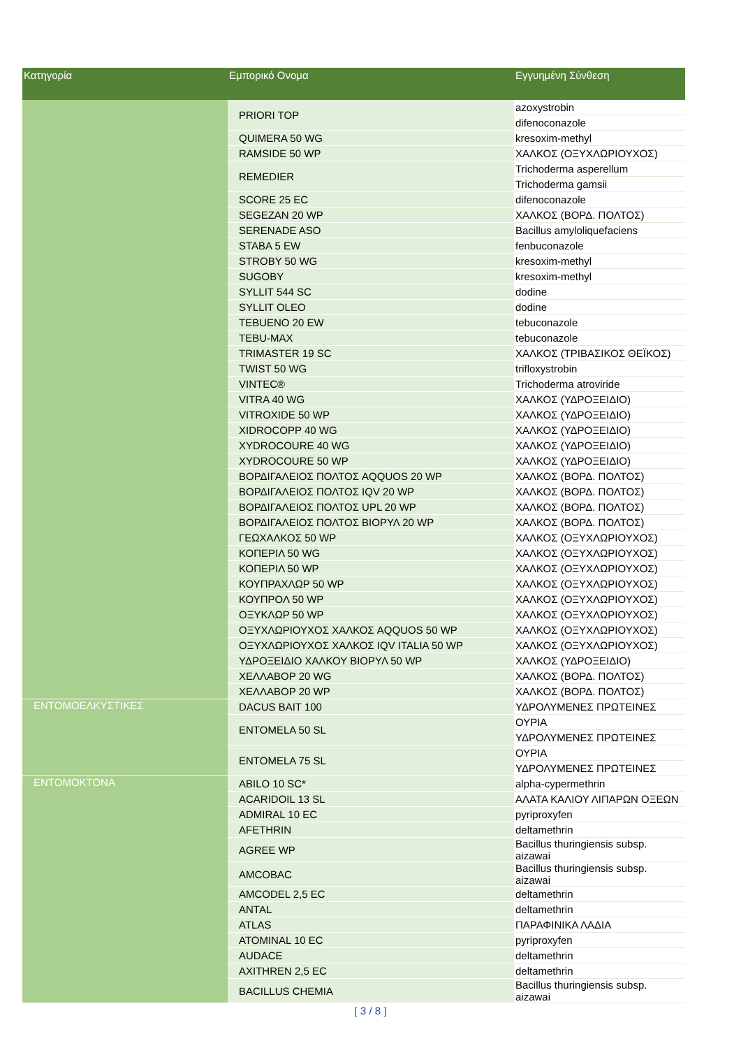| Κατηγορία | Εμπορικό Ονομα | Εγγυημένη Σύνθεση |
| --- | --- | --- |
| | PRIORI TOP | azoxystrobin |
| | | difenoconazole |
| | QUIMERA 50 WG | kresoxim-methyl |
| | RAMSIDE 50 WP | ΧΑΛΚΟΣ (ΟΞΥΧΛΩΡΙΟΥΧΟΣ) |
| | REMEDIER | Trichoderma asperellum |
| | | Trichoderma gamsii |
| | SCORE 25 EC | difenoconazole |
| | SEGEZAN 20 WP | ΧΑΛΚΟΣ (ΒΟΡΔ. ΠΟΛΤΟΣ) |
| | SERENADE ASO | Bacillus amyloliquefaciens |
| | STABA 5 EW | fenbuconazole |
| | STROBY 50 WG | kresoxim-methyl |
| | SUGOBY | kresoxim-methyl |
| | SYLLIT 544 SC | dodine |
| | SYLLIT OLEO | dodine |
| | TEBUENO 20 EW | tebuconazole |
| | TEBU-MAX | tebuconazole |
| | TRIMASTER 19 SC | ΧΑΛΚΟΣ (ΤΡΙΒΑΣΙΚΟΣ ΘΕΪΚΟΣ) |
| | TWIST 50 WG | trifloxystrobin |
| | VINTEC® | Trichoderma atroviride |
| | VITRA 40 WG | ΧΑΛΚΟΣ (ΥΔΡΟΞΕΙΔΙΟ) |
| | VITROXIDE 50 WP | ΧΑΛΚΟΣ (ΥΔΡΟΞΕΙΔΙΟ) |
| | XIDROCOPP 40 WG | ΧΑΛΚΟΣ (ΥΔΡΟΞΕΙΔΙΟ) |
| | XYDROCOURE 40 WG | ΧΑΛΚΟΣ (ΥΔΡΟΞΕΙΔΙΟ) |
| | XYDROCOURE 50 WP | ΧΑΛΚΟΣ (ΥΔΡΟΞΕΙΔΙΟ) |
| | ΒΟΡΔΙΓΑΛΕΙΟΣ ΠΟΛΤΟΣ AQQUOS 20 WP | ΧΑΛΚΟΣ (ΒΟΡΔ. ΠΟΛΤΟΣ) |
| | ΒΟΡΔΙΓΑΛΕΙΟΣ ΠΟΛΤΟΣ IQV 20 WP | ΧΑΛΚΟΣ (ΒΟΡΔ. ΠΟΛΤΟΣ) |
| | ΒΟΡΔΙΓΑΛΕΙΟΣ ΠΟΛΤΟΣ UPL 20 WP | ΧΑΛΚΟΣ (ΒΟΡΔ. ΠΟΛΤΟΣ) |
| | ΒΟΡΔΙΓΑΛΕΙΟΣ ΠΟΛΤΟΣ ΒΙΟΡΥΛ 20 WP | ΧΑΛΚΟΣ (ΒΟΡΔ. ΠΟΛΤΟΣ) |
| | ΓΕΩΧΑΛΚΟΣ 50 WP | ΧΑΛΚΟΣ (ΟΞΥΧΛΩΡΙΟΥΧΟΣ) |
| | ΚΟΠΕΡΙΛ 50 WG | ΧΑΛΚΟΣ (ΟΞΥΧΛΩΡΙΟΥΧΟΣ) |
| | ΚΟΠΕΡΙΛ 50 WP | ΧΑΛΚΟΣ (ΟΞΥΧΛΩΡΙΟΥΧΟΣ) |
| | ΚΟΥΠΡΑΧΛΩΡ 50 WP | ΧΑΛΚΟΣ (ΟΞΥΧΛΩΡΙΟΥΧΟΣ) |
| | ΚΟΥΠΡΟΛ 50 WP | ΧΑΛΚΟΣ (ΟΞΥΧΛΩΡΙΟΥΧΟΣ) |
| | ΟΞΥΚΛΩΡ 50 WP | ΧΑΛΚΟΣ (ΟΞΥΧΛΩΡΙΟΥΧΟΣ) |
| | ΟΞΥΧΛΩΡΙΟΥΧΟΣ ΧΑΛΚΟΣ AQQUOS 50 WP | ΧΑΛΚΟΣ (ΟΞΥΧΛΩΡΙΟΥΧΟΣ) |
| | ΟΞΥΧΛΩΡΙΟΥΧΟΣ ΧΑΛΚΟΣ IQV ITALIA 50 WP | ΧΑΛΚΟΣ (ΟΞΥΧΛΩΡΙΟΥΧΟΣ) |
| | ΥΔΡΟΞΕΙΔΙΟ ΧΑΛΚΟΥ ΒΙΟΡΥΛ 50 WP | ΧΑΛΚΟΣ (ΥΔΡΟΞΕΙΔΙΟ) |
| | ΧΕΛΛΑΒΟΡ 20 WG | ΧΑΛΚΟΣ (ΒΟΡΔ. ΠΟΛΤΟΣ) |
| | ΧΕΛΛΑΒΟΡ 20 WP | ΧΑΛΚΟΣ (ΒΟΡΔ. ΠΟΛΤΟΣ) |
| ΕΝΤΟΜΟΕΛΚΥΣΤΙΚΕΣ | DACUS BAIT 100 | ΥΔΡΟΛΥΜΕΝΕΣ ΠΡΩΤΕΙΝΕΣ |
| | ENTOMELA 50 SL | ΟΥΡΙΑ |
| | | ΥΔΡΟΛΥΜΕΝΕΣ ΠΡΩΤΕΙΝΕΣ |
| | ENTOMELA 75 SL | ΟΥΡΙΑ |
| | | ΥΔΡΟΛΥΜΕΝΕΣ ΠΡΩΤΕΙΝΕΣ |
| ΕΝΤΟΜΟΚΤΟΝΑ | ABILO 10 SC* | alpha-cypermethrin |
| | ACARIDOIL 13 SL | ΑΛΑΤΑ ΚΑΛΙΟΥ ΛΙΠΑΡΩΝ ΟΞΕΩΝ |
| | ADMIRAL 10 EC | pyriproxyfen |
| | AFETHRIN | deltamethrin |
| | AGREE WP | Bacillus thuringiensis subsp. aizawai |
| | AMCOBAC | Bacillus thuringiensis subsp. aizawai |
| | AMCODEL 2,5 EC | deltamethrin |
| | ANTAL | deltamethrin |
| | ATLAS | ΠΑΡΑΦΙΝΙΚΑ ΛΑΔΙΑ |
| | ATOMINAL 10 EC | pyriproxyfen |
| | AUDACE | deltamethrin |
| | AXITHREN 2,5 EC | deltamethrin |
| | BACILLUS CHEMIA | Bacillus thuringiensis subsp. aizawai |
[ 3 / 8 ]